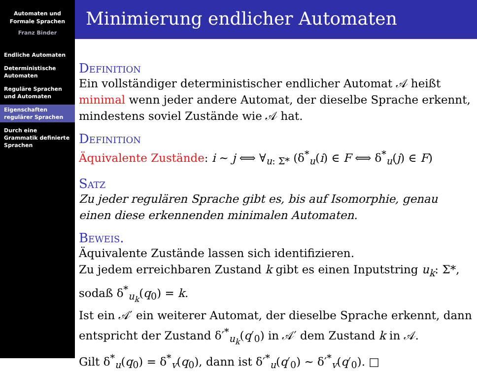Automaten und
Formale Sprachen
Franz Binder
Endliche Automaten
Deterministische Automaten
Reguläre Sprachen und Automaten
Eigenschaften regulärer Sprachen
Durch eine Grammatik definierte Sprachen
Minimierung endlicher Automaten
Definition
Ein vollständiger deterministischer endlicher Automat 𝒜 heißt minimal wenn jeder andere Automat, der dieselbe Sprache erkennt, mindestens soviel Zustände wie 𝒜 hat.
Definition
Äquivalente Zustände: i ∼ j ⟺ ∀<sub>u: Σ*</sub> (δ<sup>*</sup><sub>u</sub>(i) ∈ F ⟺ δ<sup>*</sup><sub>u</sub>(j) ∈ F)
Satz
Zu jeder regulären Sprache gibt es, bis auf Isomorphie, genau einen diese erkennenden minimalen Automaten.
Beweis.
Äquivalente Zustände lassen sich identifizieren.
Zu jedem erreichbaren Zustand k gibt es einen Inputstring u<sub>k</sub>: Σ*, sodaß δ<sup>*</sup><sub>u<sub>k</sub></sub>(q<sub>0</sub>) = k.
Ist ein 𝒜′ ein weiterer Automat, der dieselbe Sprache erkennt, dann entspricht der Zustand δ′<sup>*</sup><sub>u<sub>k</sub></sub>(q′<sub>0</sub>) in 𝒜′ dem Zustand k in 𝒜.
Gilt δ<sup>*</sup><sub>u</sub>(q<sub>0</sub>) = δ<sup>*</sup><sub>v</sub>(q<sub>0</sub>), dann ist δ′<sup>*</sup><sub>u</sub>(q′<sub>0</sub>) ∼ δ′<sup>*</sup><sub>v</sub>(q′<sub>0</sub>). □